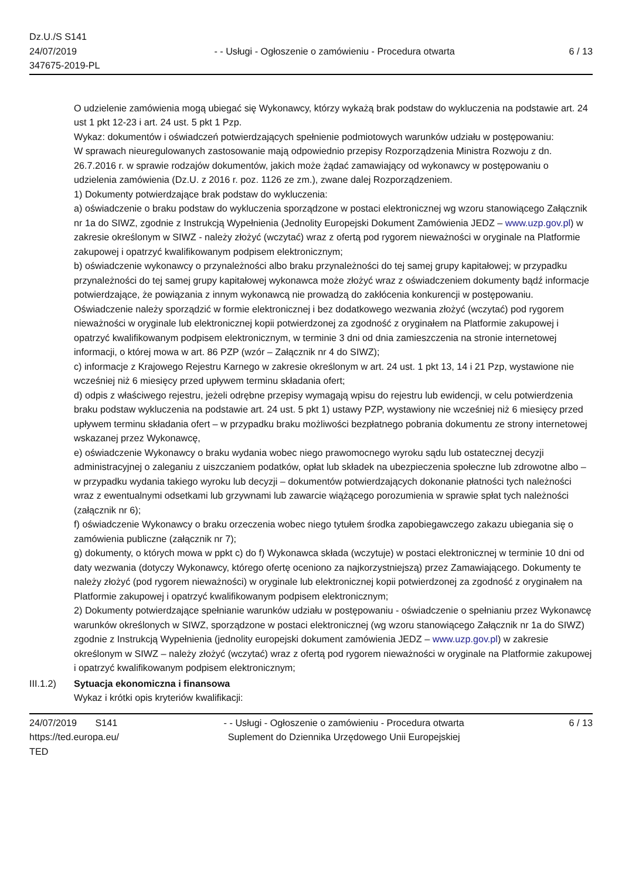Dz.U./S S141
24/07/2019
347675-2019-PL
- - Usługi - Ogłoszenie o zamówieniu - Procedura otwarta
6 / 13
O udzielenie zamówienia mogą ubiegać się Wykonawcy, którzy wykażą brak podstaw do wykluczenia na podstawie art. 24 ust 1 pkt 12-23 i art. 24 ust. 5 pkt 1 Pzp.
Wykaz: dokumentów i oświadczeń potwierdzających spełnienie podmiotowych warunków udziału w postępowaniu:
W sprawach nieuregulowanych zastosowanie mają odpowiednio przepisy Rozporządzenia Ministra Rozwoju z dn. 26.7.2016 r. w sprawie rodzajów dokumentów, jakich może żądać zamawiający od wykonawcy w postępowaniu o udzielenia zamówienia (Dz.U. z 2016 r. poz. 1126 ze zm.), zwane dalej Rozporządzeniem.
1) Dokumenty potwierdzające brak podstaw do wykluczenia:
a) oświadczenie o braku podstaw do wykluczenia sporządzone w postaci elektronicznej wg wzoru stanowiącego Załącznik nr 1a do SIWZ, zgodnie z Instrukcją Wypełnienia (Jednolity Europejski Dokument Zamówienia JEDZ – www.uzp.gov.pl) w zakresie określonym w SIWZ - należy złożyć (wczytać) wraz z ofertą pod rygorem nieważności w oryginale na Platformie zakupowej i opatrzyć kwalifikowanym podpisem elektronicznym;
b) oświadczenie wykonawcy o przynależności albo braku przynależności do tej samej grupy kapitałowej; w przypadku przynależności do tej samej grupy kapitałowej wykonawca może złożyć wraz z oświadczeniem dokumenty bądź informacje potwierdzające, że powiązania z innym wykonawcą nie prowadzą do zakłócenia konkurencji w postępowaniu. Oświadczenie należy sporządzić w formie elektronicznej i bez dodatkowego wezwania złożyć (wczytać) pod rygorem nieważności w oryginale lub elektronicznej kopii potwierdzonej za zgodność z oryginałem na Platformie zakupowej i opatrzyć kwalifikowanym podpisem elektronicznym, w terminie 3 dni od dnia zamieszczenia na stronie internetowej informacji, o której mowa w art. 86 PZP (wzór – Załącznik nr 4 do SIWZ);
c) informacje z Krajowego Rejestru Karnego w zakresie określonym w art. 24 ust. 1 pkt 13, 14 i 21 Pzp, wystawione nie wcześniej niż 6 miesięcy przed upływem terminu składania ofert;
d) odpis z właściwego rejestru, jeżeli odrębne przepisy wymagają wpisu do rejestru lub ewidencji, w celu potwierdzenia braku podstaw wykluczenia na podstawie art. 24 ust. 5 pkt 1) ustawy PZP, wystawiony nie wcześniej niż 6 miesięcy przed upływem terminu składania ofert – w przypadku braku możliwości bezpłatnego pobrania dokumentu ze strony internetowej wskazanej przez Wykonawcę,
e) oświadczenie Wykonawcy o braku wydania wobec niego prawomocnego wyroku sądu lub ostatecznej decyzji administracyjnej o zaleganiu z uiszczaniem podatków, opłat lub składek na ubezpieczenia społeczne lub zdrowotne albo – w przypadku wydania takiego wyroku lub decyzji – dokumentów potwierdzających dokonanie płatności tych należności wraz z ewentualnymi odsetkami lub grzywnami lub zawarcie wiążącego porozumienia w sprawie spłat tych należności (załącznik nr 6);
f) oświadczenie Wykonawcy o braku orzeczenia wobec niego tytułem środka zapobiegawczego zakazu ubiegania się o zamówienia publiczne (załącznik nr 7);
g) dokumenty, o których mowa w ppkt c) do f) Wykonawca składa (wczytuje) w postaci elektronicznej w terminie 10 dni od daty wezwania (dotyczy Wykonawcy, którego ofertę oceniono za najkorzystniejszą) przez Zamawiającego. Dokumenty te należy złożyć (pod rygorem nieważności) w oryginale lub elektronicznej kopii potwierdzonej za zgodność z oryginałem na Platformie zakupowej i opatrzyć kwalifikowanym podpisem elektronicznym;
2) Dokumenty potwierdzające spełnianie warunków udziału w postępowaniu - oświadczenie o spełnianiu przez Wykonawcę warunków określonych w SIWZ, sporządzone w postaci elektronicznej (wg wzoru stanowiącego Załącznik nr 1a do SIWZ) zgodnie z Instrukcją Wypełnienia (jednolity europejski dokument zamówienia JEDZ – www.uzp.gov.pl) w zakresie określonym w SIWZ – należy złożyć (wczytać) wraz z ofertą pod rygorem nieważności w oryginale na Platformie zakupowej i opatrzyć kwalifikowanym podpisem elektronicznym;
III.1.2)
Sytuacja ekonomiczna i finansowa
Wykaz i krótki opis kryteriów kwalifikacji:
24/07/2019 S141
https://ted.europa.eu/
TED
- - Usługi - Ogłoszenie o zamówieniu - Procedura otwarta
Suplement do Dziennika Urzędowego Unii Europejskiej
6 / 13